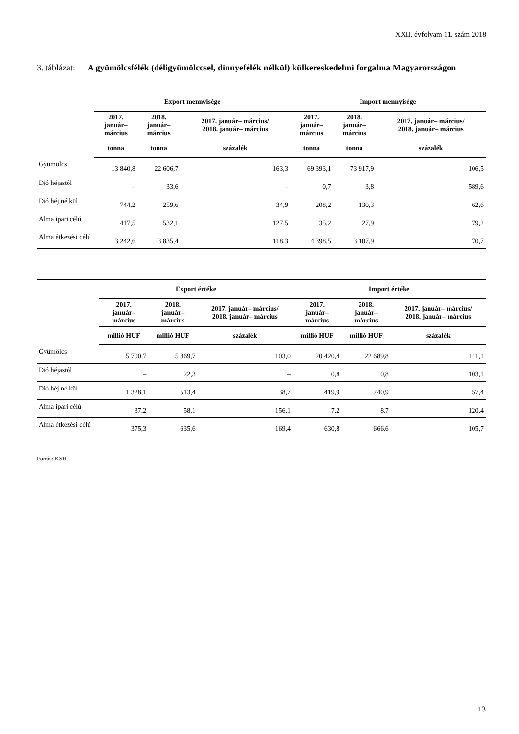XXII. évfolyam 11. szám 2018
3. táblázat: A gyümölcsfélék (déligyümölccsel, dinnyefélék nélkül) külkereskedelmi forgalma Magyarországon
| | Export mennyisége | | | Import mennyisége | | |
| --- | --- | --- | --- | --- | --- | --- |
| | 2017. január– március | 2018. január– március | 2017. január– március/ 2018. január– március | 2017. január– március | 2018. január– március | 2017. január– március/ 2018. január– március |
| | tonna | tonna | százalék | tonna | tonna | százalék |
| Gyümölcs | 13 840,8 | 22 606,7 | 163,3 | 69 393,1 | 73 917,9 | 106,5 |
| Dió héjastól | – | 33,6 | – | 0,7 | 3,8 | 589,6 |
| Dió héj nélkül | 744,2 | 259,6 | 34,9 | 208,2 | 130,3 | 62,6 |
| Alma ipari célú | 417,5 | 532,1 | 127,5 | 35,2 | 27,9 | 79,2 |
| Alma étkezési célú | 3 242,6 | 3 835,4 | 118,3 | 4 398,5 | 3 107,9 | 70,7 |
| | Export értéke | | | Import értéke | | |
| --- | --- | --- | --- | --- | --- | --- |
| | 2017. január– március | 2018. január– március | 2017. január– március/ 2018. január– március | 2017. január– március | 2018. január– március | 2017. január– március/ 2018. január– március |
| | millió HUF | millió HUF | százalék | millió HUF | millió HUF | százalék |
| Gyümölcs | 5 700,7 | 5 869,7 | 103,0 | 20 420,4 | 22 689,8 | 111,1 |
| Dió héjastól | – | 22,3 | – | 0,8 | 0,8 | 103,1 |
| Dió héj nélkül | 1 328,1 | 513,4 | 38,7 | 419,9 | 240,9 | 57,4 |
| Alma ipari célú | 37,2 | 58,1 | 156,1 | 7,2 | 8,7 | 120,4 |
| Alma étkezési célú | 375,3 | 635,6 | 169,4 | 630,8 | 666,6 | 105,7 |
Forrás: KSH
13